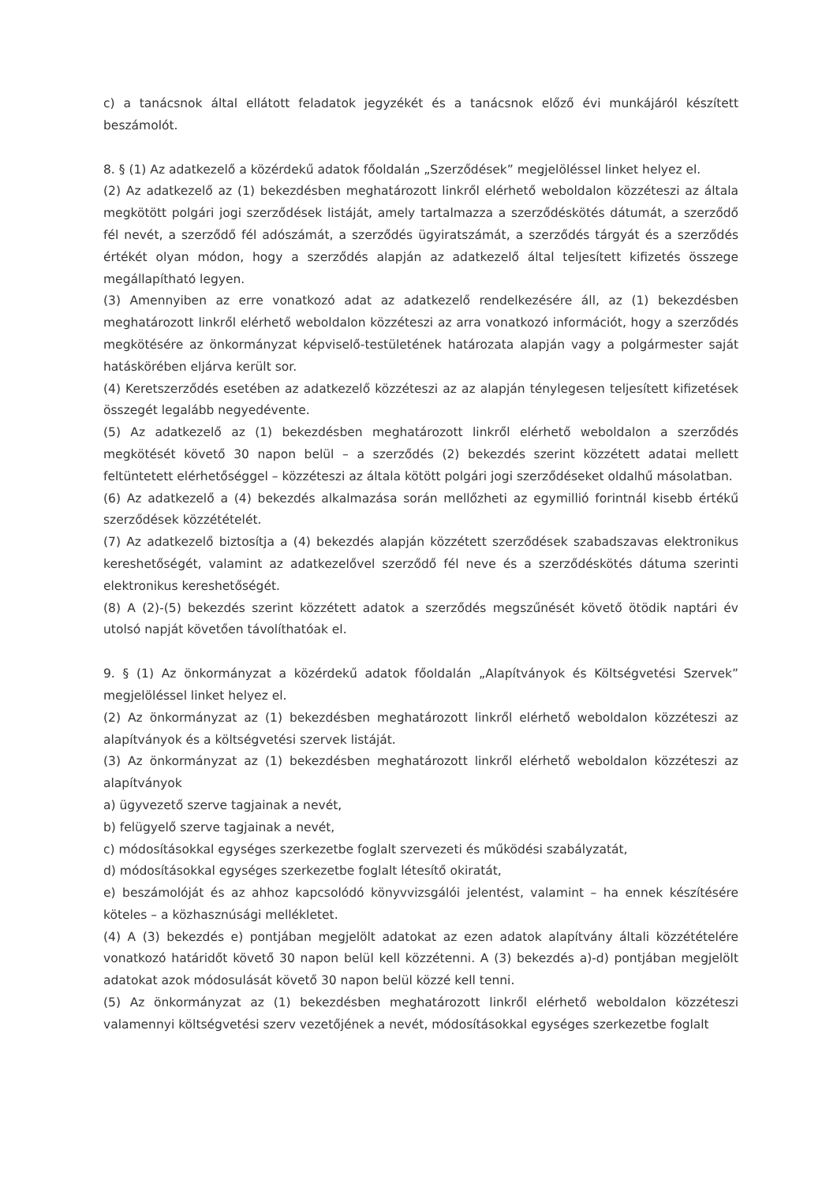c) a tanácsnok által ellátott feladatok jegyzékét és a tanácsnok előző évi munkájáról készített beszámolót.
8. § (1) Az adatkezelő a közérdekű adatok főoldalán „Szerződések” megjelöléssel linket helyez el.
(2) Az adatkezelő az (1) bekezdésben meghatározott linkről elérhető weboldalon közzéteszi az általa megkötött polgári jogi szerződések listáját, amely tartalmazza a szerződéskötés dátumát, a szerződő fél nevét, a szerződő fél adószámát, a szerződés ügyiratszámát, a szerződés tárgyát és a szerződés értékét olyan módon, hogy a szerződés alapján az adatkezelő által teljesített kifizetés összege megállapítható legyen.
(3) Amennyiben az erre vonatkozó adat az adatkezelő rendelkezésére áll, az (1) bekezdésben meghatározott linkről elérhető weboldalon közzéteszi az arra vonatkozó információt, hogy a szerződés megkötésére az önkormányzat képviselő-testületének határozata alapján vagy a polgármester saját hatáskörében eljárva került sor.
(4) Keretszerződés esetében az adatkezelő közzéteszi az az alapján ténylegesen teljesített kifizetések összegét legalább negyedévente.
(5) Az adatkezelő az (1) bekezdésben meghatározott linkről elérhető weboldalon a szerződés megkötését követő 30 napon belül – a szerződés (2) bekezdés szerint közzétett adatai mellett feltüntetett elérhetőséggel – közzéteszi az általa kötött polgári jogi szerződéseket oldalhű másolatban.
(6) Az adatkezelő a (4) bekezdés alkalmazása során mellőzheti az egymillió forintnál kisebb értékű szerződések közzétételét.
(7) Az adatkezelő biztosítja a (4) bekezdés alapján közzétett szerződések szabadszavas elektronikus kereshetőségét, valamint az adatkezelővel szerződő fél neve és a szerződéskötés dátuma szerinti elektronikus kereshetőségét.
(8) A (2)-(5) bekezdés szerint közzétett adatok a szerződés megszűnését követő ötödik naptári év utolsó napját követően távolíthatóak el.
9. § (1) Az önkormányzat a közérdekű adatok főoldalán „Alapítványok és Költségvetési Szervek” megjelöléssel linket helyez el.
(2) Az önkormányzat az (1) bekezdésben meghatározott linkről elérhető weboldalon közzéteszi az alapítványok és a költségvetési szervek listáját.
(3) Az önkormányzat az (1) bekezdésben meghatározott linkről elérhető weboldalon közzéteszi az alapítványok
a) ügyvezető szerve tagjainak a nevét,
b) felügyelő szerve tagjainak a nevét,
c) módosításokkal egységes szerkezetbe foglalt szervezeti és működési szabályzatát,
d) módosításokkal egységes szerkezetbe foglalt létesítő okiratát,
e) beszámolóját és az ahhoz kapcsolódó könyvvizsgálói jelentést, valamint – ha ennek készítésére köteles – a közhasznúsági mellékletet.
(4) A (3) bekezdés e) pontjában megjelölt adatokat az ezen adatok alapítvány általi közzétételére vonatkozó határidőt követő 30 napon belül kell közzétenni. A (3) bekezdés a)-d) pontjában megjelölt adatokat azok módosulását követő 30 napon belül közzé kell tenni.
(5) Az önkormányzat az (1) bekezdésben meghatározott linkről elérhető weboldalon közzéteszi valamennyi költségvetési szerv vezetőjének a nevét, módosításokkal egységes szerkezetbe foglalt